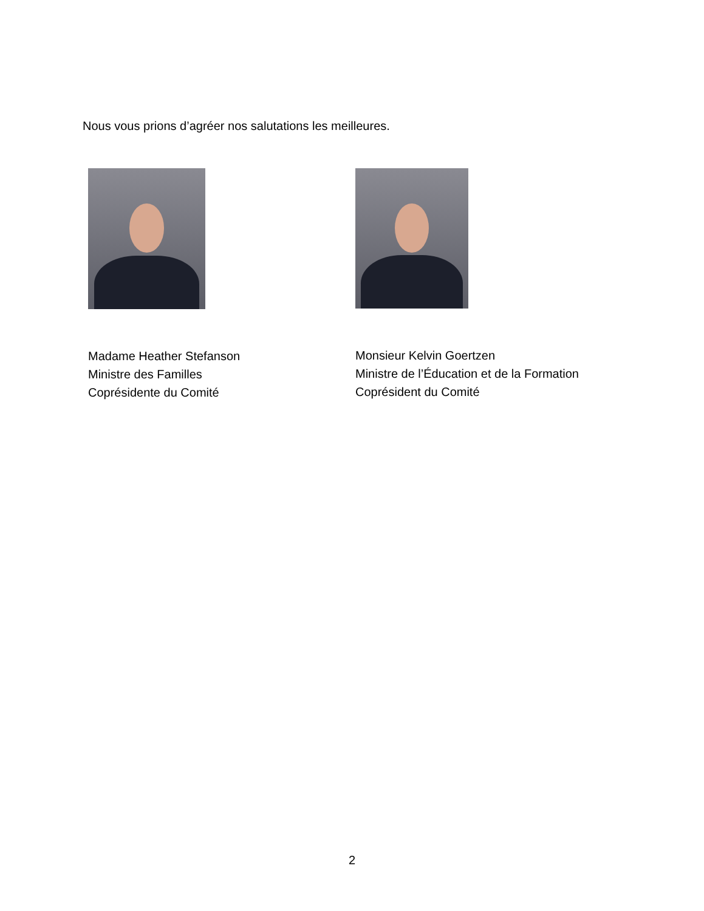Nous vous prions d’agréer nos salutations les meilleures.
Madame Heather Stefanson
Ministre des Familles
Coprésidente du Comité
Monsieur Kelvin Goertzen
Ministre de l’Éducation et de la Formation
Coprésident du Comité
2